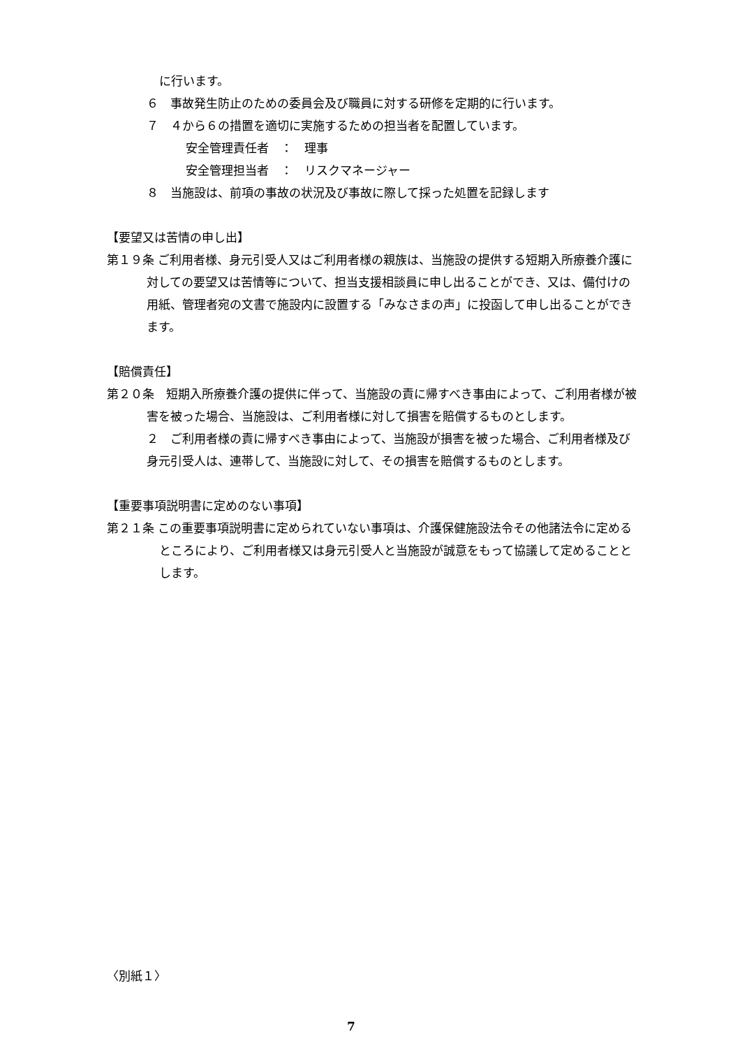に行います。
６　事故発生防止のための委員会及び職員に対する研修を定期的に行います。
７　４から６の措置を適切に実施するための担当者を配置しています。
安全管理責任者　：　理事
安全管理担当者　：　リスクマネージャー
８　当施設は、前項の事故の状況及び事故に際して採った処置を記録します
【要望又は苦情の申し出】
第１９条 ご利用者様、身元引受人又はご利用者様の親族は、当施設の提供する短期入所療養介護に対しての要望又は苦情等について、担当支援相談員に申し出ることができ、又は、備付けの用紙、管理者宛の文書で施設内に設置する「みなさまの声」に投函して申し出ることができます。
【賠償責任】
第２０条　短期入所療養介護の提供に伴って、当施設の責に帰すべき事由によって、ご利用者様が被害を被った場合、当施設は、ご利用者様に対して損害を賠償するものとします。
２　ご利用者様の責に帰すべき事由によって、当施設が損害を被った場合、ご利用者様及び身元引受人は、連帯して、当施設に対して、その損害を賠償するものとします。
【重要事項説明書に定めのない事項】
第２１条 この重要事項説明書に定められていない事項は、介護保健施設法令その他諸法令に定めるところにより、ご利用者様又は身元引受人と当施設が誠意をもって協議して定めることとします。
〈別紙１〉
7